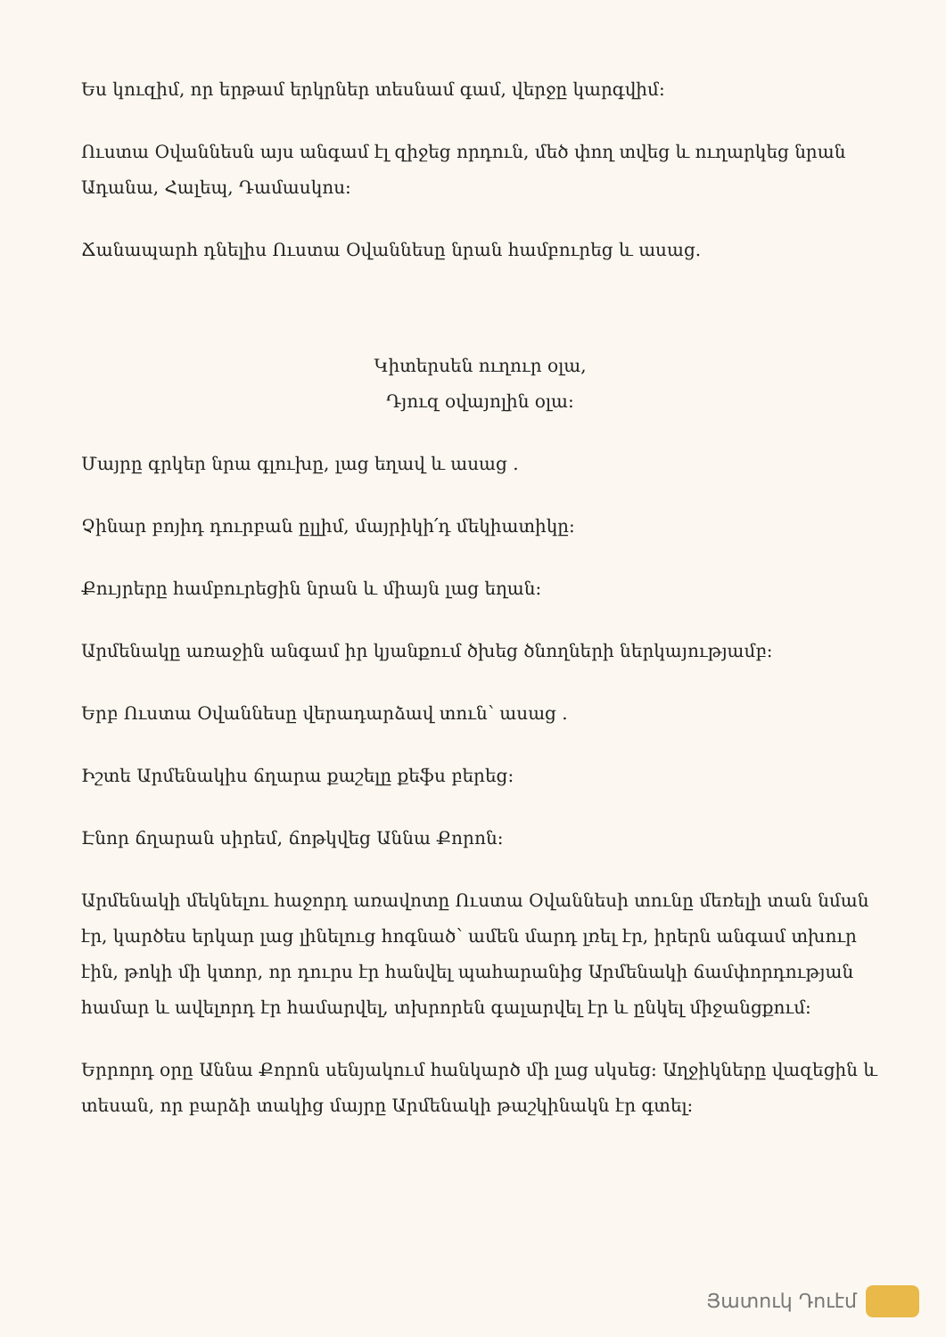Ես կուզիմ, որ երթամ երկրներ տեսնամ գամ, վերջը կարգվիմ:
Ուստա Օվաննեսն այս անգամ էլ զիջեց որդուն, մեծ փող տվեց և ուղարկեց նրան Ադանա, Հալեպ, Դամասկոս:
Ճանապարհ դնելիս Ուստա Օվաննեսը նրան համբուրեց և ասաց.
Կիտերսեն ուղուր օլա,
Դյուզ օվայոլին օլա:
Մայրը գրկեր նրա գլուխը, լաց եղավ և ասաց .
Չինար բոյիդ դուրբան ըլլիմ, մայրիկի՛դ մեկիատիկը:
Քույրերը համբուրեցին նրան և միայն լաց եղան:
Արմենակը առաջին անգամ իր կյանքում ծխեց ծնողների ներկայությամբ:
Երբ Ուստա Օվաննեսը վերադարձավ տուն՝ ասաց .
Իշտե Արմենակիս ճղարա քաշելը քեֆս բերեց:
Էնոր ճղարան սիրեմ, ճոթկվեց Աննա Քորոն:
Արմենակի մեկնելու հաջորդ առավոտը Ուստա Օվաննեսի տունը մեռելի տան նման էր, կարծես երկար լաց լինելուց հոգնած՝ ամեն մարդ լռել էր, իրերն անգամ տխուր էին, թոկի մի կտոր, որ դուրս էր հանվել պահարանից Արմենակի ճամփորդության համար և ավելորդ էր համարվել, տխրորեն գալարվել էր և ընկել միջանցքում:
Երրորդ օրը Աննա Քորոն սենյակում հանկարծ մի լաց սկսեց: Աղջիկները վազեցին և տեսան, որ բարձի տակից մայրը Արմենակի թաշկինակն էր գտել:
Յատուկ Դուէմ